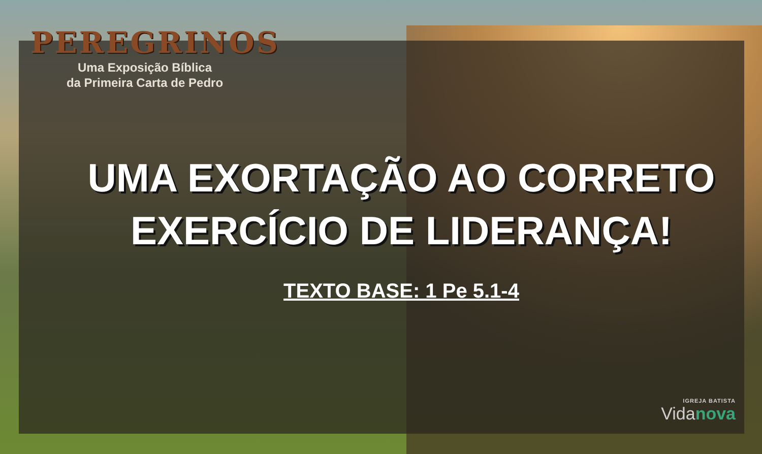PEREGRINOS
Uma Exposição Bíblica
da Primeira Carta de Pedro
UMA EXORTAÇÃO AO CORRETO
EXERCÍCIO DE LIDERANÇA!
TEXTO BASE: 1 Pe 5.1-4
IGREJA BATISTA
Vidanova